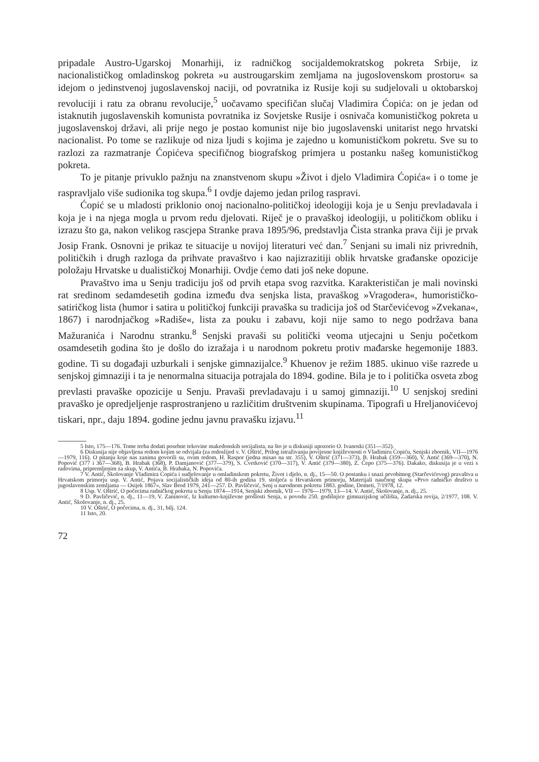pripadale Austro-Ugarskoj Monarhiji, iz radničkog socijaldemokratskog pokreta Srbije, iz nacionalističkog omladinskog pokreta »u austrougarskim zemljama na jugoslovenskom prostoru« sa idejom o jedinstvenoj jugoslavenskoj naciji, od povratnika iz Rusije koji su sudjelovali u oktobarskoj revoluciji i ratu za obranu revolucije,<sup>5</sup> uočavamo specifičan slučaj Vladimira Ćopića: on je jedan od istaknutih jugoslavenskih komunista povratnika iz Sovjetske Rusije i osnivača komunističkog pokreta u jugoslavenskoj državi, ali prije nego je postao komunist nije bio jugoslavenski unitarist nego hrvatski nacionalist. Po tome se razlikuje od niza ljudi s kojima je zajedno u komunističkom pokretu. Sve su to razlozi za razmatranje Ćopićeva specifičnog biografskog primjera u postanku našeg komunističkog pokreta.
To je pitanje privuklo pažnju na znanstvenom skupu »Život i djelo Vladimira Ćopića« i o tome je raspravljalo više sudionika tog skupa.<sup>6</sup> I ovdje dajemo jedan prilog raspravi.
Ćopić se u mladosti priklonio onoj nacionalno-političkoj ideologiji koja je u Senju prevladavala i koja je i na njega mogla u prvom redu djelovati. Riječ je o pravaškoj ideologiji, u političkom obliku i izrazu što ga, nakon velikog rascjepa Stranke prava 1895/96, predstavlja Čista stranka prava čiji je prvak Josip Frank. Osnovni je prikaz te situacije u novijoj literaturi već dan.<sup>7</sup> Senjani su imali niz privrednih, političkih i drugh razloga da prihvate pravaštvo i kao najizrazitiji oblik hrvatske građanske opozicije položaju Hrvatske u dualističkoj Monarhiji. Ovdje ćemo dati još neke dopune.
Pravaštvo ima u Senju tradiciju još od prvih etapa svog razvitka. Karakterističan je mali novinski rat sredinom sedamdesetih godina između dva senjska lista, pravaškog »Vragodera«, humorističko-satiričkog lista (humor i satira u političkoj funkciji pravaška su tradicija još od Starčevićevog »Zvekana«, 1867) i narodnjačkog »Radiše«, lista za pouku i zabavu, koji nije samo to nego podržava bana Mažuranića i Narodnu stranku.<sup>8</sup> Senjski pravaši su politički veoma utjecajni u Senju početkom osamdesetih godina što je došlo do izražaja i u narodnom pokretu protiv mađarske hegemonije 1883. godine. Ti su događaji uzburkali i senjske gimnazijalce.<sup>9</sup> Khuenov je režim 1885. ukinuo više razrede u senjskoj gimnaziji i ta je nenormalna situacija potrajala do 1894. godine. Bila je to i politička osveta zbog prevlasti pravaške opozicije u Senju. Pravaši prevladavaju i u samoj gimnaziji.<sup>10</sup> U senjskoj sredini pravaško je opredjeljenje rasprostranjeno u različitim društvenim skupinama. Tipografi u Hreljanovićevoj tiskari, npr., daju 1894. godine jednu javnu pravašku izjavu.<sup>11</sup>
5 Isto, 175—176. Tome treba dodati posebne tekovine makedonskih socijalista, na što je u diskusiji upozorio O. Ivanoski (351—352).
6 Diskusija nije objavljena redom kojim se odvijala (za redoslijed v. V. Oštrić, Prilog istraživanju povijesne književnosti o Vladimiru Ćopiću, Senjski zbornik, VII—1976—1979, 116). O pitanju koje nas zanima govorili su, ovim redom, H. Raspor (jedna misao na str. 355), V. Oštrić (371—373), B. Hrabak (359—360), V. Antić (369—370), N. Popović (377 i 367—368), B. Hrabak (368), P. Damjanović (377—379), S. Cvetković (370—317), V. Antić (379—380), Z. Čepo (375—376). Dakako, diskusija je u vezi s radovima, pripremljenim za skup, V. Antića, B. Hrabaka, N. Popovića.
7 V. Antić, Školovanje Vladimira Ćopića i sudjelovanje u omladinskom pokretu, Život i djelo, n. dj., 15—50. O postanku i snazi prvobitnog (Starčevićevog) pravaštva u Hrvatskom primorju usp. V. Antić, Pojava socijalističkih ideja od 80-ih godina 19. stoljeća u Hrvatskom primorju, Materijali naučnog skupa »Prvo radničko društvo u jugoslavenskim zemljama — Osijek 1867«, Slav Brod 1979, 241—257. D. Pavličević, Senj u narodnom pokretu 1883. godine, Dometi, 7/1978, 12.
8 Usp. V. Oštrić, O počecima radničkog pokreta u Senju 1874—1914, Senjski zbornik, VII — 1976—1979, 13—14. V. Antić, Školovanje, n. dj., 25.
9 D. Pavličević, n. dj., 11—19, V. Zaninović, Iz kulturno-književne prošlosti Senja, u povodu 250. godišnjice gimnazijskog učilišta, Zadarska revija, 2/1977, 108. V. Antić, Školovanje, n. dj., 25.
10 V. Oštrić, O počecima, n. dj., 31, bilj. 124.
11 Isto, 20.
72